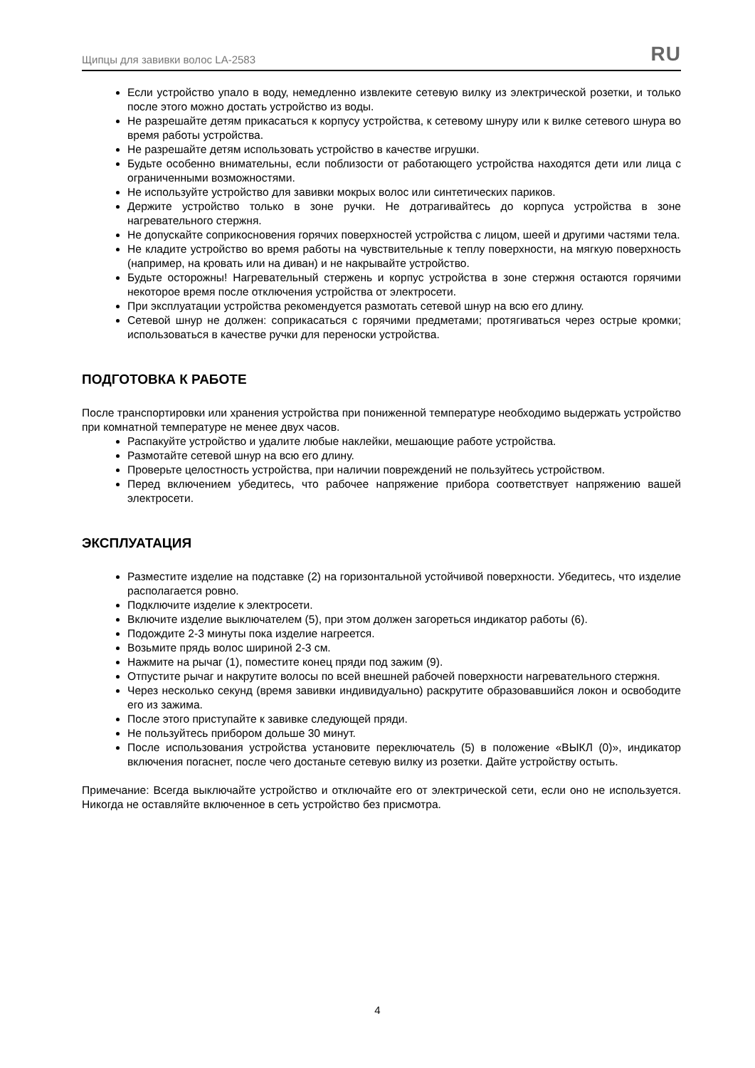Щипцы для завивки волос LA-2583 RU
Если устройство упало в воду, немедленно извлеките сетевую вилку из электрической розетки, и только после этого можно достать устройство из воды.
Не разрешайте детям прикасаться к корпусу устройства, к сетевому шнуру или к вилке сетевого шнура во время работы устройства.
Не разрешайте детям использовать устройство в качестве игрушки.
Будьте особенно внимательны, если поблизости от работающего устройства находятся дети или лица с ограниченными возможностями.
Не используйте устройство для завивки мокрых волос или синтетических париков.
Держите устройство только в зоне ручки. Не дотрагивайтесь до корпуса устройства в зоне нагревательного стержня.
Не допускайте соприкосновения горячих поверхностей устройства с лицом, шеей и другими частями тела.
Не кладите устройство во время работы на чувствительные к теплу поверхности, на мягкую поверхность (например, на кровать или на диван) и не накрывайте устройство.
Будьте осторожны! Нагревательный стержень и корпус устройства в зоне стержня остаются горячими некоторое время после отключения устройства от электросети.
При эксплуатации устройства рекомендуется размотать сетевой шнур на всю его длину.
Сетевой шнур не должен: соприкасаться с горячими предметами; протягиваться через острые кромки; использоваться в качестве ручки для переноски устройства.
ПОДГОТОВКА К РАБОТЕ
После транспортировки или хранения устройства при пониженной температуре необходимо выдержать устройство при комнатной температуре не менее двух часов.
Распакуйте устройство и удалите любые наклейки, мешающие работе устройства.
Размотайте сетевой шнур на всю его длину.
Проверьте целостность устройства, при наличии повреждений не пользуйтесь устройством.
Перед включением убедитесь, что рабочее напряжение прибора соответствует напряжению вашей электросети.
ЭКСПЛУАТАЦИЯ
Разместите изделие на подставке (2) на горизонтальной устойчивой поверхности. Убедитесь, что изделие располагается ровно.
Подключите изделие к электросети.
Включите изделие выключателем (5), при этом должен загореться индикатор работы (6).
Подождите 2-3 минуты пока изделие нагреется.
Возьмите прядь волос шириной 2-3 см.
Нажмите на рычаг (1), поместите конец пряди под зажим (9).
Отпустите рычаг и накрутите волосы по всей внешней рабочей поверхности нагревательного стержня.
Через несколько секунд (время завивки индивидуально) раскрутите образовавшийся локон и освободите его из зажима.
После этого приступайте к завивке следующей пряди.
Не пользуйтесь прибором дольше 30 минут.
После использования устройства установите переключатель (5) в положение «ВЫКЛ (0)», индикатор включения погаснет, после чего достаньте сетевую вилку из розетки. Дайте устройству остыть.
Примечание: Всегда выключайте устройство и отключайте его от электрической сети, если оно не используется. Никогда не оставляйте включенное в сеть устройство без присмотра.
4